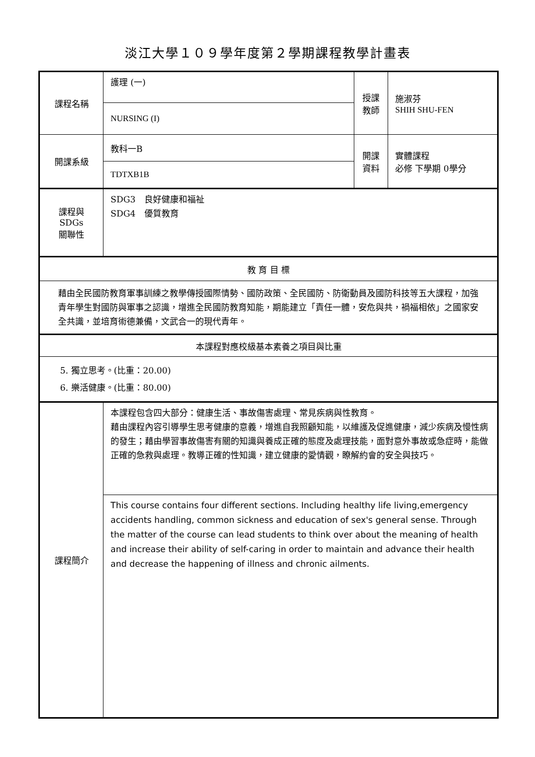淡江大學１０９學年度第２學期課程教學計畫表
| 課程名稱 | 護理 (一) | 授課 教師 | 施淑芬 SHIH SHU-FEN |
| | NURSING (I) | | |
| 開課系級 | 教科一B | 開課 資料 | 實體課程 必修 下學期 0學分 |
| | TDTXB1B | | |
| 課程與SDGs 關聯性 | SDG3 良好健康和福祉 SDG4 優質教育 | | |
| 教 育 目 標 | | | |
| 藉由全民國防教育軍事訓練之教學傳授國際情勢、國防政策、全民國防、防衛動員及國防科技等五大課程，加強青年學生對國防與軍事之認識，增進全民國防教育知能，期能建立「責任一體，安危與共，禍福相依」之國家安全共識，並培育術德兼備，文武合一的現代青年。 | | | |
| 本課程對應校級基本素養之項目與比重 | | | |
| 5. 獨立思考。(比重：20.00) 6. 樂活健康。(比重：80.00) | | | |
| 課程簡介 | 本課程包含四大部分：健康生活、事故傷害處理、常見疾病與性教育。 藉由課程內容引導學生思考健康的意義，增進自我照顧知能，以維護及促進健康，減少疾病及慢性病的發生；藉由學習事故傷害有關的知識與養成正確的態度及處理技能，面對意外事故或急症時，能做正確的急救與處理。教導正確的性知識，建立健康的愛情觀，瞭解約會的安全與技巧。 | | |
| | This course contains four different sections. Including healthy life living,emergency accidents handling, common sickness and education of sex's general sense. Through the matter of the course can lead students to think over about the meaning of health and increase their ability of self-caring in order to maintain and advance their health and decrease the happening of illness and chronic ailments. | | |